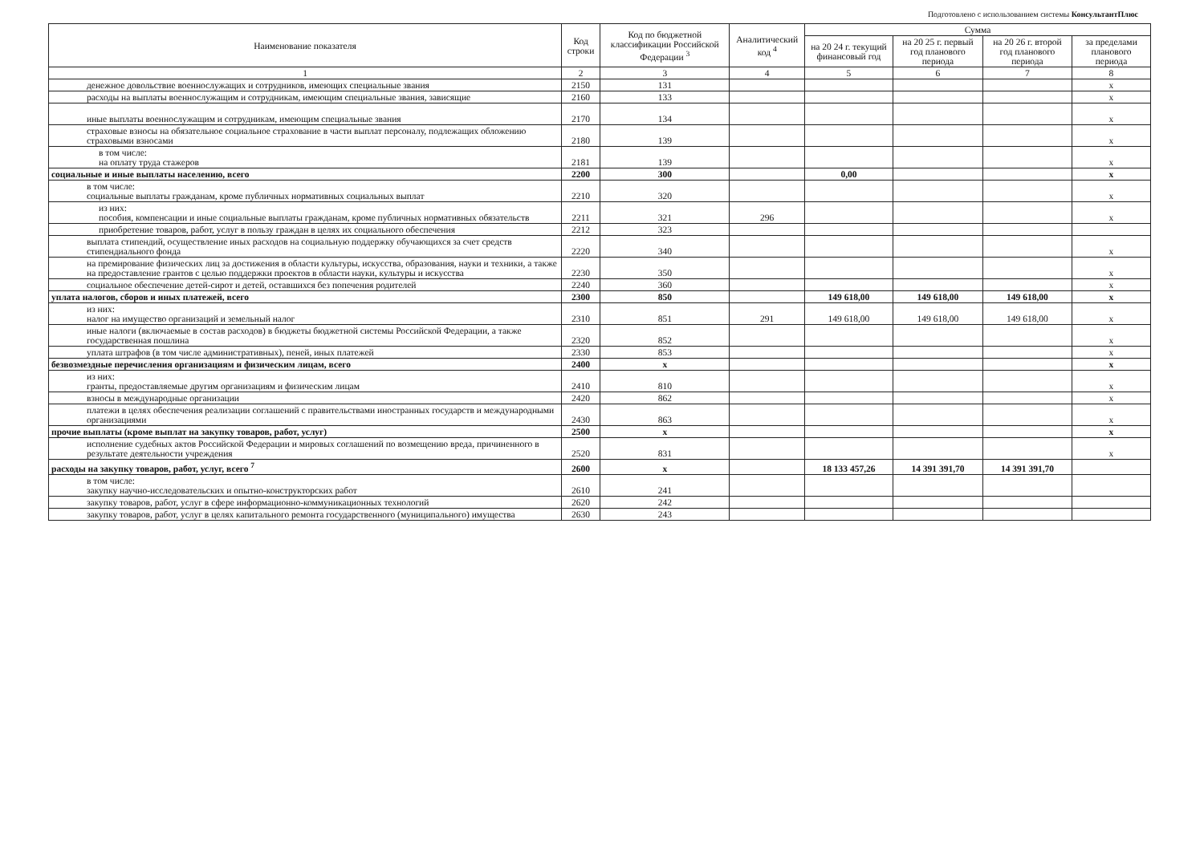Подготовлено с использованием системы КонсультантПлюс
| Наименование показателя | Код строки | Код по бюджетной классификации Российской Федерации <sup>3</sup> | Аналитический код <sup>4</sup> | Сумма | | | |
| --- | --- | --- | --- | --- | --- | --- | --- |
| | | | | на 20 24 г. текущий финансовый год | на 20 25 г. первый год планового периода | на 20 26 г. второй год планового периода | за пределами планового периода |
| 1 | 2 | 3 | 4 | 5 | 6 | 7 | 8 |
| денежное довольствие военнослужащих и сотрудников, имеющих специальные звания | 2150 | 131 | | | | | x |
| расходы на выплаты военнослужащим и сотрудникам, имеющим специальные звания, зависящие | 2160 | 133 | | | | | x |
| иные выплаты военнослужащим и сотрудникам, имеющим специальные звания | 2170 | 134 | | | | | x |
| страховые взносы на обязательное социальное страхование в части выплат персоналу, подлежащих обложению страховыми взносами | 2180 | 139 | | | | | x |
| в том числе: на оплату труда стажеров | 2181 | 139 | | | | | x |
| социальные и иные выплаты населению, всего | 2200 | 300 | | 0,00 | | | x |
| в том числе: социальные выплаты гражданам, кроме публичных нормативных социальных выплат | 2210 | 320 | | | | | x |
| из них: пособия, компенсации и иные социальные выплаты гражданам, кроме публичных нормативных обязательств | 2211 | 321 | 296 | | | | x |
| приобретение товаров, работ, услуг в пользу граждан в целях их социального обеспечения | 2212 | 323 | | | | | |
| выплата стипендий, осуществление иных расходов на социальную поддержку обучающихся за счет средств стипендиального фонда | 2220 | 340 | | | | | x |
| на премирование физических лиц за достижения в области культуры, искусства, образования, науки и техники, а также на предоставление грантов с целью поддержки проектов в области науки, культуры и искусства | 2230 | 350 | | | | | x |
| социальное обеспечение детей-сирот и детей, оставшихся без попечения родителей | 2240 | 360 | | | | | x |
| уплата налогов, сборов и иных платежей, всего | 2300 | 850 | | 149 618,00 | 149 618,00 | 149 618,00 | x |
| из них: налог на имущество организаций и земельный налог | 2310 | 851 | 291 | 149 618,00 | 149 618,00 | 149 618,00 | x |
| иные налоги (включаемые в состав расходов) в бюджеты бюджетной системы Российской Федерации, а также государственная пошлина | 2320 | 852 | | | | | x |
| уплата штрафов (в том числе административных), пеней, иных платежей | 2330 | 853 | | | | | x |
| безвозмездные перечисления организациям и физическим лицам, всего | 2400 | x | | | | | x |
| из них: гранты, предоставляемые другим организациям и физическим лицам | 2410 | 810 | | | | | x |
| взносы в международные организации | 2420 | 862 | | | | | x |
| платежи в целях обеспечения реализации соглашений с правительствами иностранных государств и международными организациями | 2430 | 863 | | | | | x |
| прочие выплаты (кроме выплат на закупку товаров, работ, услуг) | 2500 | x | | | | | x |
| исполнение судебных актов Российской Федерации и мировых соглашений по возмещению вреда, причиненного в результате деятельности учреждения | 2520 | 831 | | | | | x |
| расходы на закупку товаров, работ, услуг, всего <sup>7</sup> | 2600 | x | | 18 133 457,26 | 14 391 391,70 | 14 391 391,70 | |
| в том числе: закупку научно-исследовательских и опытно-конструкторских работ | 2610 | 241 | | | | | |
| закупку товаров, работ, услуг в сфере информационно-коммуникационных технологий | 2620 | 242 | | | | | |
| закупку товаров, работ, услуг в целях капитального ремонта государственного (муниципального) имущества | 2630 | 243 | | | | | |